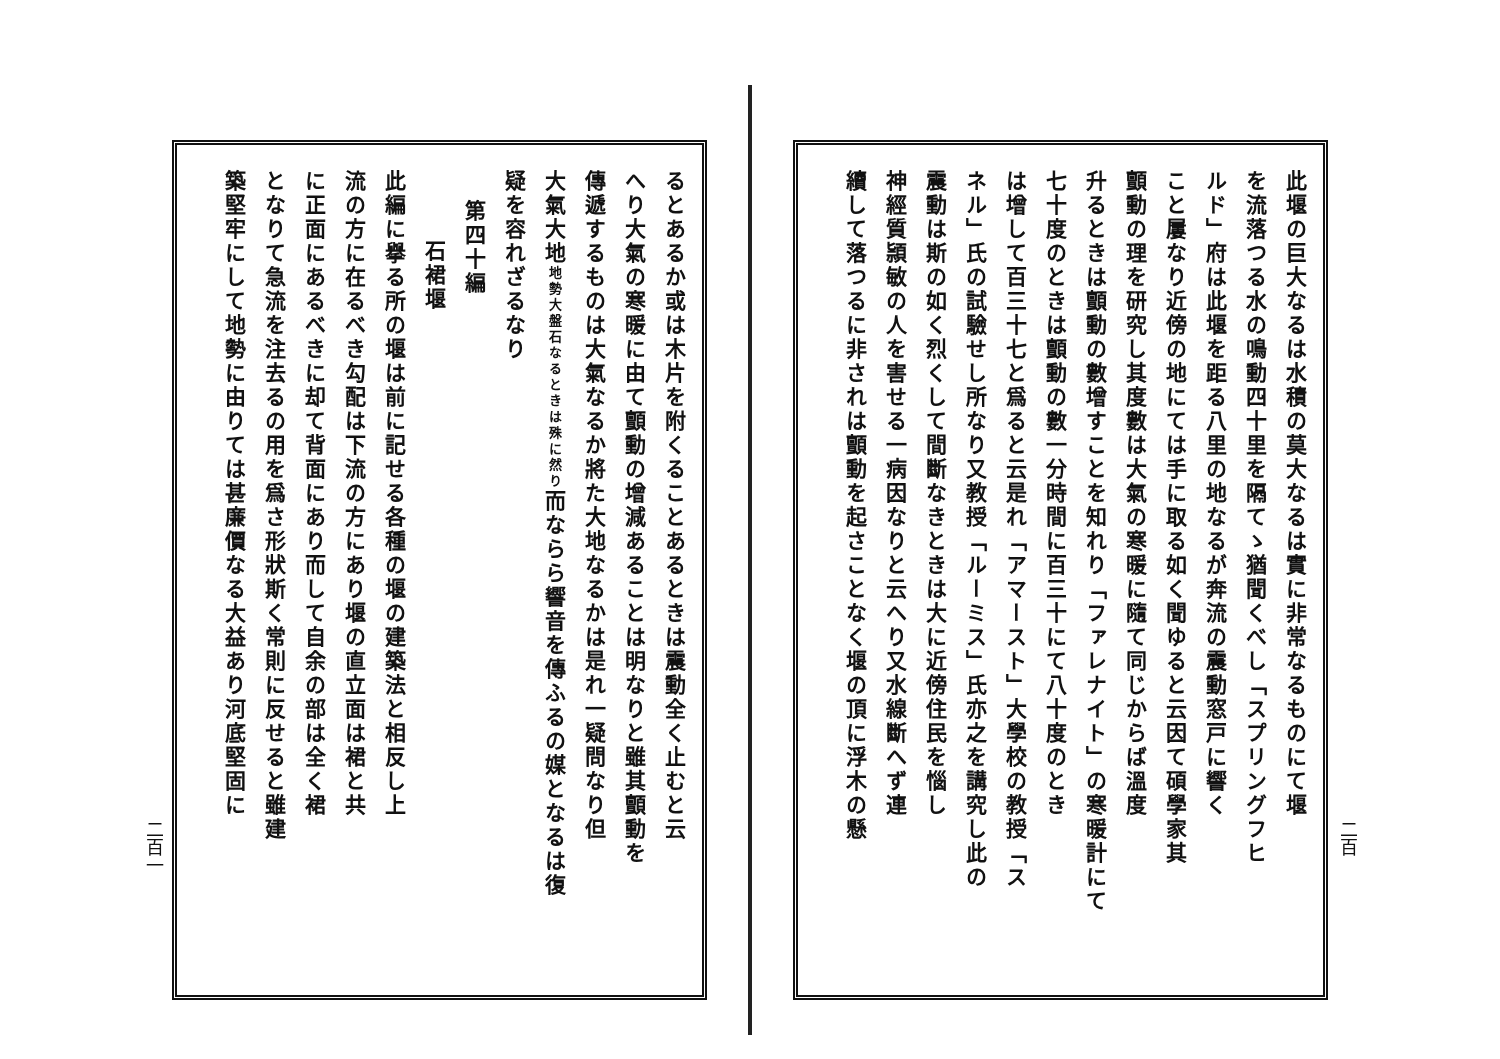二百
此堰の巨大なるは水積の莫大なるは實に非常なるものにて堰
を流落つる水の鳴動四十里を隔てゝ猶聞くべし「スプリングフヒ
ルド」府は此堰を距る八里の地なるが奔流の震動窓戸に響く
こと屢なり近傍の地にては手に取る如く聞ゆると云因て碩學家其
顫動の理を研究し其度數は大氣の寒暖に隨て同じからば溫度
升るときは顫動の數增すことを知れり「ファレナイト」の寒暖計にて
七十度のときは顫動の數一分時間に百三十にて八十度のとき
は增して百三十七と爲ると云是れ「アマースト」大學校の教授「ス
ネル」氏の試驗せし所なり又教授「ルーミス」氏亦之を講究し此の
震動は斯の如く烈くして間斷なきときは大に近傍住民を惱し
神經質頴敏の人を害せる一病因なりと云へり又水線斷へず連
續して落つるに非されは顫動を起さことなく堰の頂に浮木の懸
るとあるか或は木片を附くることあるときは震動全く止むと云
へり大氣の寒暖に由て顫動の增減あることは明なりと雖其顫動を
傳遞するものは大氣なるか將た大地なるかは是れ一疑問なり但
大氣大地地勢大盤石なるときは殊に然り而ならら響音を傳ふるの媒となるは復
疑を容れざるなり
第四十編
石裙堰
此編に擧る所の堰は前に記せる各種の堰の建築法と相反し上
流の方に在るべき勾配は下流の方にあり堰の直立面は裙と共
に正面にあるべきに却て背面にあり而して自余の部は全く裙
となりて急流を注去るの用を爲さ形狀斯く常則に反せると雖建
築堅牢にして地勢に由りては甚廉價なる大益あり河底堅固に
二百一